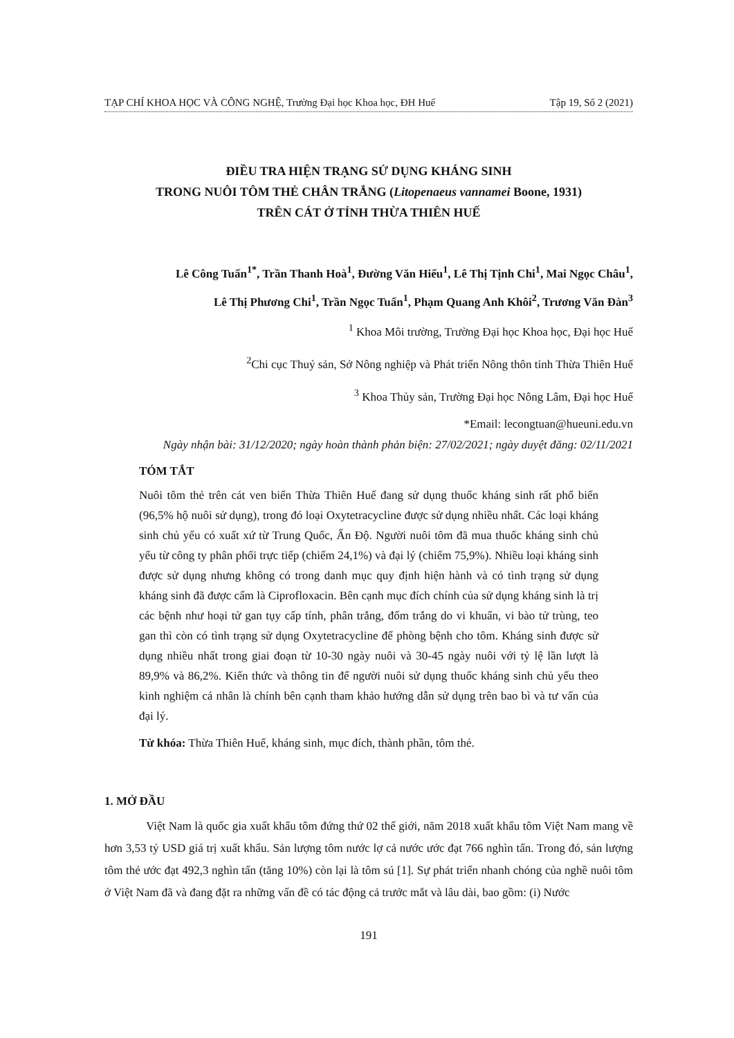TẠP CHÍ KHOA HỌC VÀ CÔNG NGHỆ, Trường Đại học Khoa học, ĐH Huế Tập 19, Số 2 (2021)
ĐIỀU TRA HIỆN TRẠNG SỬ DỤNG KHÁNG SINH
TRONG NUÔI TÔM THẺ CHÂN TRẮNG (Litopenaeus vannamei Boone, 1931)
TRÊN CÁT Ở TỈNH THỪA THIÊN HUẾ
Lê Công Tuấn<sup>1*</sup>, Trần Thanh Hoà<sup>1</sup>, Đường Văn Hiếu<sup>1</sup>, Lê Thị Tịnh Chi<sup>1</sup>, Mai Ngọc Châu<sup>1</sup>,
Lê Thị Phương Chi<sup>1</sup>, Trần Ngọc Tuấn<sup>1</sup>, Phạm Quang Anh Khôi<sup>2</sup>, Trương Văn Đàn<sup>3</sup>
<sup>1</sup> Khoa Môi trường, Trường Đại học Khoa học, Đại học Huế
<sup>2</sup> Chi cục Thuỷ sản, Sở Nông nghiệp và Phát triển Nông thôn tỉnh Thừa Thiên Huế
<sup>3</sup> Khoa Thủy sản, Trường Đại học Nông Lâm, Đại học Huế
*Email: lecongtuan@hueuni.edu.vn
Ngày nhận bài: 31/12/2020; ngày hoàn thành phản biện: 27/02/2021; ngày duyệt đăng: 02/11/2021
TÓM TẮT
Nuôi tôm thẻ trên cát ven biển Thừa Thiên Huế đang sử dụng thuốc kháng sinh rất phổ biến (96,5% hộ nuôi sử dụng), trong đó loại Oxytetracycline được sử dụng nhiều nhất. Các loại kháng sinh chủ yếu có xuất xứ từ Trung Quốc, Ấn Độ. Người nuôi tôm đã mua thuốc kháng sinh chủ yếu từ công ty phân phối trực tiếp (chiếm 24,1%) và đại lý (chiếm 75,9%). Nhiều loại kháng sinh được sử dụng nhưng không có trong danh mục quy định hiện hành và có tình trạng sử dụng kháng sinh đã được cấm là Ciprofloxacin. Bên cạnh mục đích chính của sử dụng kháng sinh là trị các bệnh như hoại tử gan tụy cấp tính, phân trắng, đốm trắng do vi khuẩn, vi bào tử trùng, teo gan thì còn có tình trạng sử dụng Oxytetracycline để phòng bệnh cho tôm. Kháng sinh được sử dụng nhiều nhất trong giai đoạn từ 10-30 ngày nuôi và 30-45 ngày nuôi với tỷ lệ lần lượt là 89,9% và 86,2%. Kiến thức và thông tin để người nuôi sử dụng thuốc kháng sinh chủ yếu theo kinh nghiệm cá nhân là chính bên cạnh tham khảo hướng dẫn sử dụng trên bao bì và tư vấn của đại lý.
Từ khóa: Thừa Thiên Huế, kháng sinh, mục đích, thành phần, tôm thẻ.
1. MỞ ĐẦU
Việt Nam là quốc gia xuất khẩu tôm đứng thứ 02 thế giới, năm 2018 xuất khẩu tôm Việt Nam mang về hơn 3,53 tỷ USD giá trị xuất khẩu. Sản lượng tôm nước lợ cả nước ước đạt 766 nghìn tấn. Trong đó, sản lượng tôm thẻ ước đạt 492,3 nghìn tấn (tăng 10%) còn lại là tôm sú [1]. Sự phát triển nhanh chóng của nghề nuôi tôm ở Việt Nam đã và đang đặt ra những vấn đề có tác động cả trước mắt và lâu dài, bao gồm: (i) Nước
191